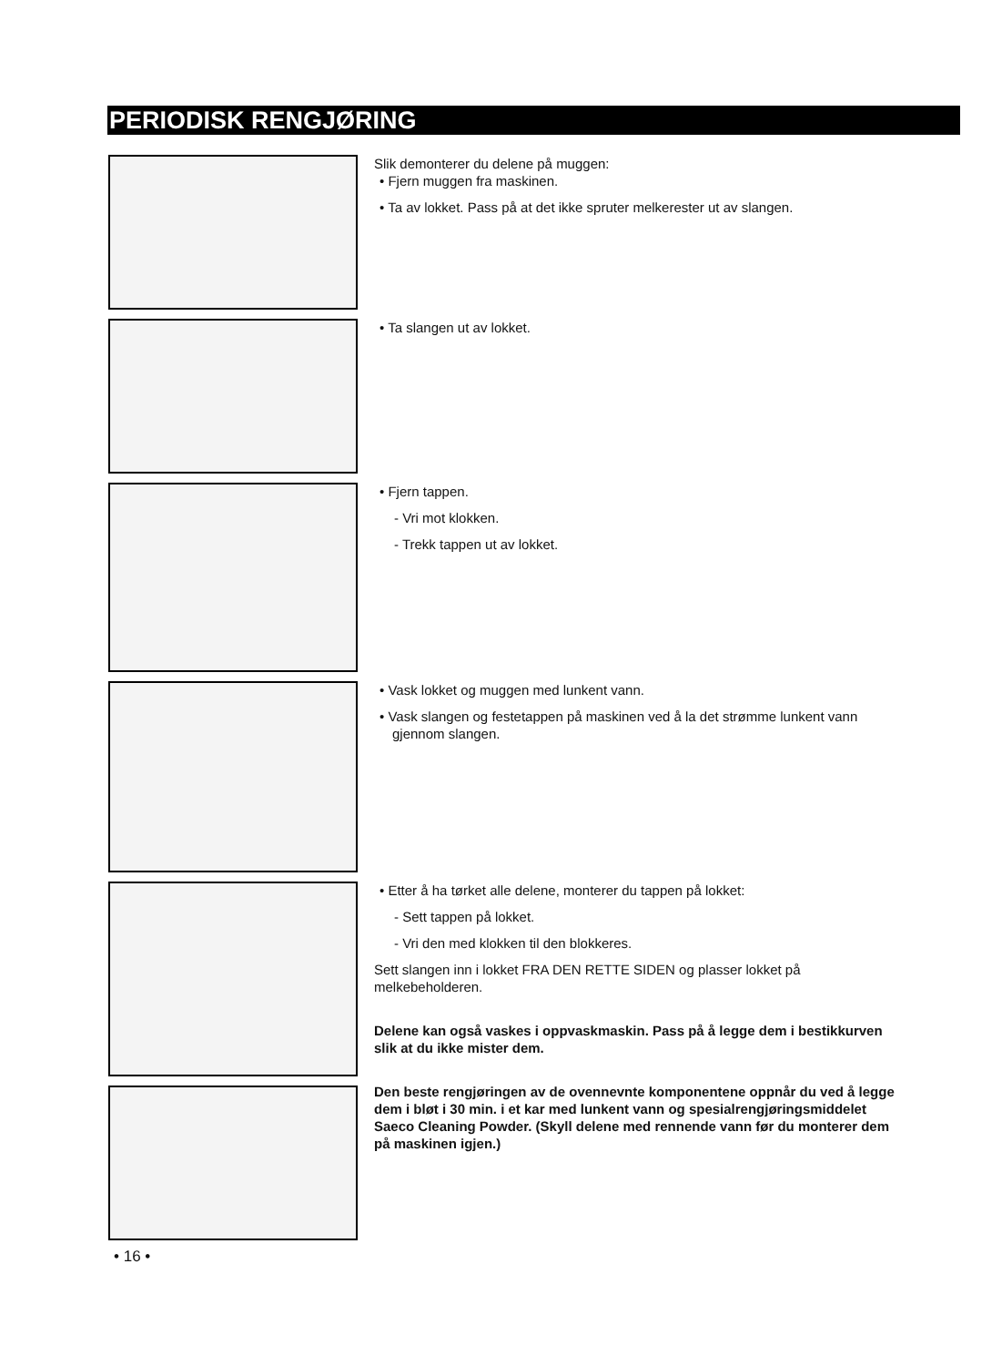PERIODISK RENGJØRING
Slik demonterer du delene på muggen:
• Fjern muggen fra maskinen.
• Ta av lokket. Pass på at det ikke spruter melkerester ut av slangen.
• Ta slangen ut av lokket.
• Fjern tappen.
- Vri mot klokken.
- Trekk tappen ut av lokket.
• Vask lokket og muggen med lunkent vann.
• Vask slangen og festetappen på maskinen ved å la det strømme lunkent vann gjennom slangen.
• Etter å ha tørket alle delene, monterer du tappen på lokket:
- Sett tappen på lokket.
- Vri den med klokken til den blokkeres.
Sett slangen inn i lokket FRA DEN RETTE SIDEN og plasser lokket på melkebeholderen.
Delene kan også vaskes i oppvaskmaskin. Pass på å legge dem i bestikkurven slik at du ikke mister dem.
Den beste rengjøringen av de ovennevnte komponentene oppnår du ved å legge dem i bløt i 30 min. i et kar med lunkent vann og spesialrengjøringsmiddelet Saeco Cleaning Powder. (Skyll delene med rennende vann før du monterer dem på maskinen igjen.)
• 16 •